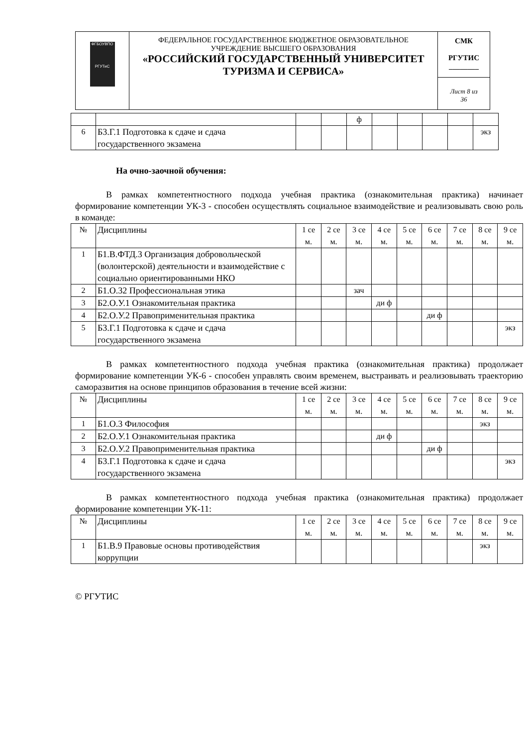| ФГБОУВПО РГУТиС | ФЕДЕРАЛЬНОЕ ГОСУДАРСТВЕННОЕ БЮДЖЕТНОЕ ОБРАЗОВАТЕЛЬНОЕ УЧРЕЖДЕНИЕ ВЫСШЕГО ОБРАЗОВАНИЯ «РОССИЙСКИЙ ГОСУДАРСТВЕННЫЙ УНИВЕРСИТЕТ ТУРИЗМА И СЕРВИСА» | СМК РГУТИС ________ |
| | | Лист 8 из 36 |
| | | | | ф | | | | | |
| 6 | Б3.Г.1 Подготовка к сдаче и сдача государственного экзамена | | | | | | | | экз |
На очно-заочной обучения:
В рамках компетентностного подхода учебная практика (ознакомительная практика) начинает формирование компетенции УК-3 - способен осуществлять социальное взаимодействие и реализовывать свою роль в команде:
| № | Дисциплины | 1 се м. | 2 се м. | 3 се м. | 4 се м. | 5 се м. | 6 се м. | 7 се м. | 8 се м. | 9 се м. |
| 1 | Б1.В.ФТД.3 Организация добровольческой (волонтерской) деятельности и взаимодействие с социально ориентированными НКО | | | | | | | | | |
| 2 | Б1.О.32 Профессиональная этика | | | зач | | | | | | |
| 3 | Б2.О.У.1 Ознакомительная практика | | | | ди ф | | | | | |
| 4 | Б2.О.У.2 Правоприменительная практика | | | | | | ди ф | | | |
| 5 | Б3.Г.1 Подготовка к сдаче и сдача государственного экзамена | | | | | | | | | экз |
В рамках компетентностного подхода учебная практика (ознакомительная практика) продолжает формирование компетенции УК-6 - способен управлять своим временем, выстраивать и реализовывать траекторию саморазвития на основе принципов образования в течение всей жизни:
| № | Дисциплины | 1 се м. | 2 се м. | 3 се м. | 4 се м. | 5 се м. | 6 се м. | 7 се м. | 8 се м. | 9 се м. |
| 1 | Б1.О.3 Философия | | | | | | | | экз | |
| 2 | Б2.О.У.1 Ознакомительная практика | | | | ди ф | | | | | |
| 3 | Б2.О.У.2 Правоприменительная практика | | | | | | ди ф | | | |
| 4 | Б3.Г.1 Подготовка к сдаче и сдача государственного экзамена | | | | | | | | | экз |
В рамках компетентностного подхода учебная практика (ознакомительная практика) продолжает формирование компетенции УК-11:
| № | Дисциплины | 1 се м. | 2 се м. | 3 се м. | 4 се м. | 5 се м. | 6 се м. | 7 се м. | 8 се м. | 9 се м. |
| 1 | Б1.В.9 Правовые основы противодействия коррупции | | | | | | | | экз | |
© РГУТИС